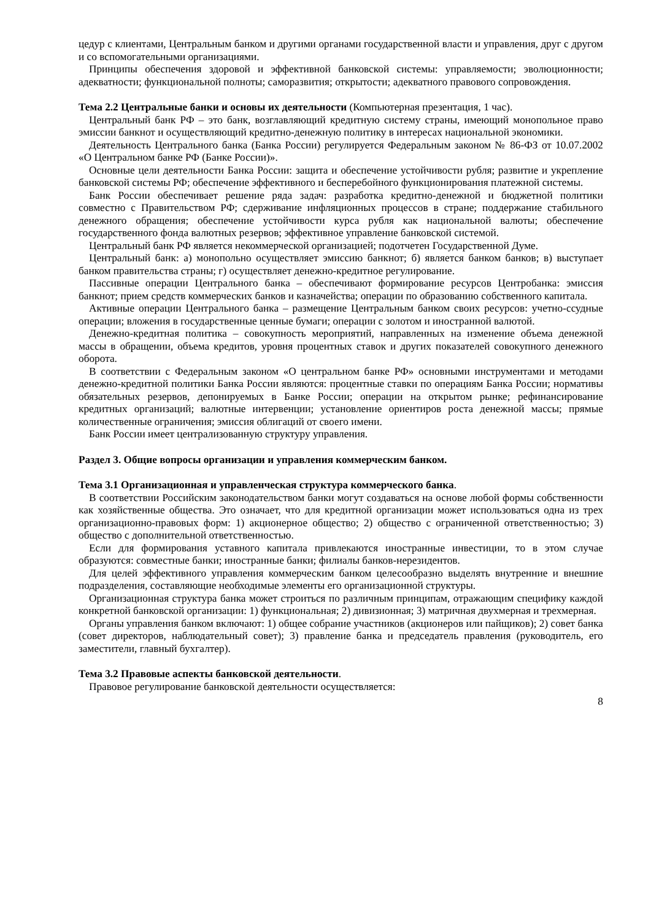цедур с клиентами, Центральным банком и другими органами государственной власти и управления, друг с другом и со вспомогательными организациями.
Принципы обеспечения здоровой и эффективной банковской системы: управляемости; эволюционности; адекватности; функциональной полноты; саморазвития; открытости; адекватного правового сопровождения.
Тема 2.2 Центральные банки и основы их деятельности (Компьютерная презентация, 1 час).
Центральный банк РФ – это банк, возглавляющий кредитную систему страны, имеющий монопольное право эмиссии банкнот и осуществляющий кредитно-денежную политику в интересах национальной экономики.
Деятельность Центрального банка (Банка России) регулируется Федеральным законом № 86-ФЗ от 10.07.2002 «О Центральном банке РФ (Банке России)».
Основные цели деятельности Банка России: защита и обеспечение устойчивости рубля; развитие и укрепление банковской системы РФ; обеспечение эффективного и бесперебойного функционирования платежной системы.
Банк России обеспечивает решение ряда задач: разработка кредитно-денежной и бюджетной политики совместно с Правительством РФ; сдерживание инфляционных процессов в стране; поддержание стабильного денежного обращения; обеспечение устойчивости курса рубля как национальной валюты; обеспечение государственного фонда валютных резервов; эффективное управление банковской системой.
Центральный банк РФ является некоммерческой организацией; подотчетен Государственной Думе.
Центральный банк: а) монопольно осуществляет эмиссию банкнот; б) является банком банков; в) выступает банком правительства страны; г) осуществляет денежно-кредитное регулирование.
Пассивные операции Центрального банка – обеспечивают формирование ресурсов Центробанка: эмиссия банкнот; прием средств коммерческих банков и казначейства; операции по образованию собственного капитала.
Активные операции Центрального банка – размещение Центральным банком своих ресурсов: учетно-ссудные операции; вложения в государственные ценные бумаги; операции с золотом и иностранной валютой.
Денежно-кредитная политика – совокупность мероприятий, направленных на изменение объема денежной массы в обращении, объема кредитов, уровня процентных ставок и других показателей совокупного денежного оборота.
В соответствии с Федеральным законом «О центральном банке РФ» основными инструментами и методами денежно-кредитной политики Банка России являются: процентные ставки по операциям Банка России; нормативы обязательных резервов, депонируемых в Банке России; операции на открытом рынке; рефинансирование кредитных организаций; валютные интервенции; установление ориентиров роста денежной массы; прямые количественные ограничения; эмиссия облигаций от своего имени.
Банк России имеет централизованную структуру управления.
Раздел 3. Общие вопросы организации и управления коммерческим банком.
Тема 3.1 Организационная и управленческая структура коммерческого банка.
В соответствии Российским законодательством банки могут создаваться на основе любой формы собственности как хозяйственные общества. Это означает, что для кредитной организации может использоваться одна из трех организационно-правовых форм: 1) акционерное общество; 2) общество с ограниченной ответственностью; 3) общество с дополнительной ответственностью.
Если для формирования уставного капитала привлекаются иностранные инвестиции, то в этом случае образуются: совместные банки; иностранные банки; филиалы банков-нерезидентов.
Для целей эффективного управления коммерческим банком целесообразно выделять внутренние и внешние подразделения, составляющие необходимые элементы его организационной структуры.
Организационная структура банка может строиться по различным принципам, отражающим специфику каждой конкретной банковской организации: 1) функциональная; 2) дивизионная; 3) матричная двухмерная и трехмерная.
Органы управления банком включают: 1) общее собрание участников (акционеров или пайщиков); 2) совет банка (совет директоров, наблюдательный совет); 3) правление банка и председатель правления (руководитель, его заместители, главный бухгалтер).
Тема 3.2 Правовые аспекты банковской деятельности.
Правовое регулирование банковской деятельности осуществляется:
8